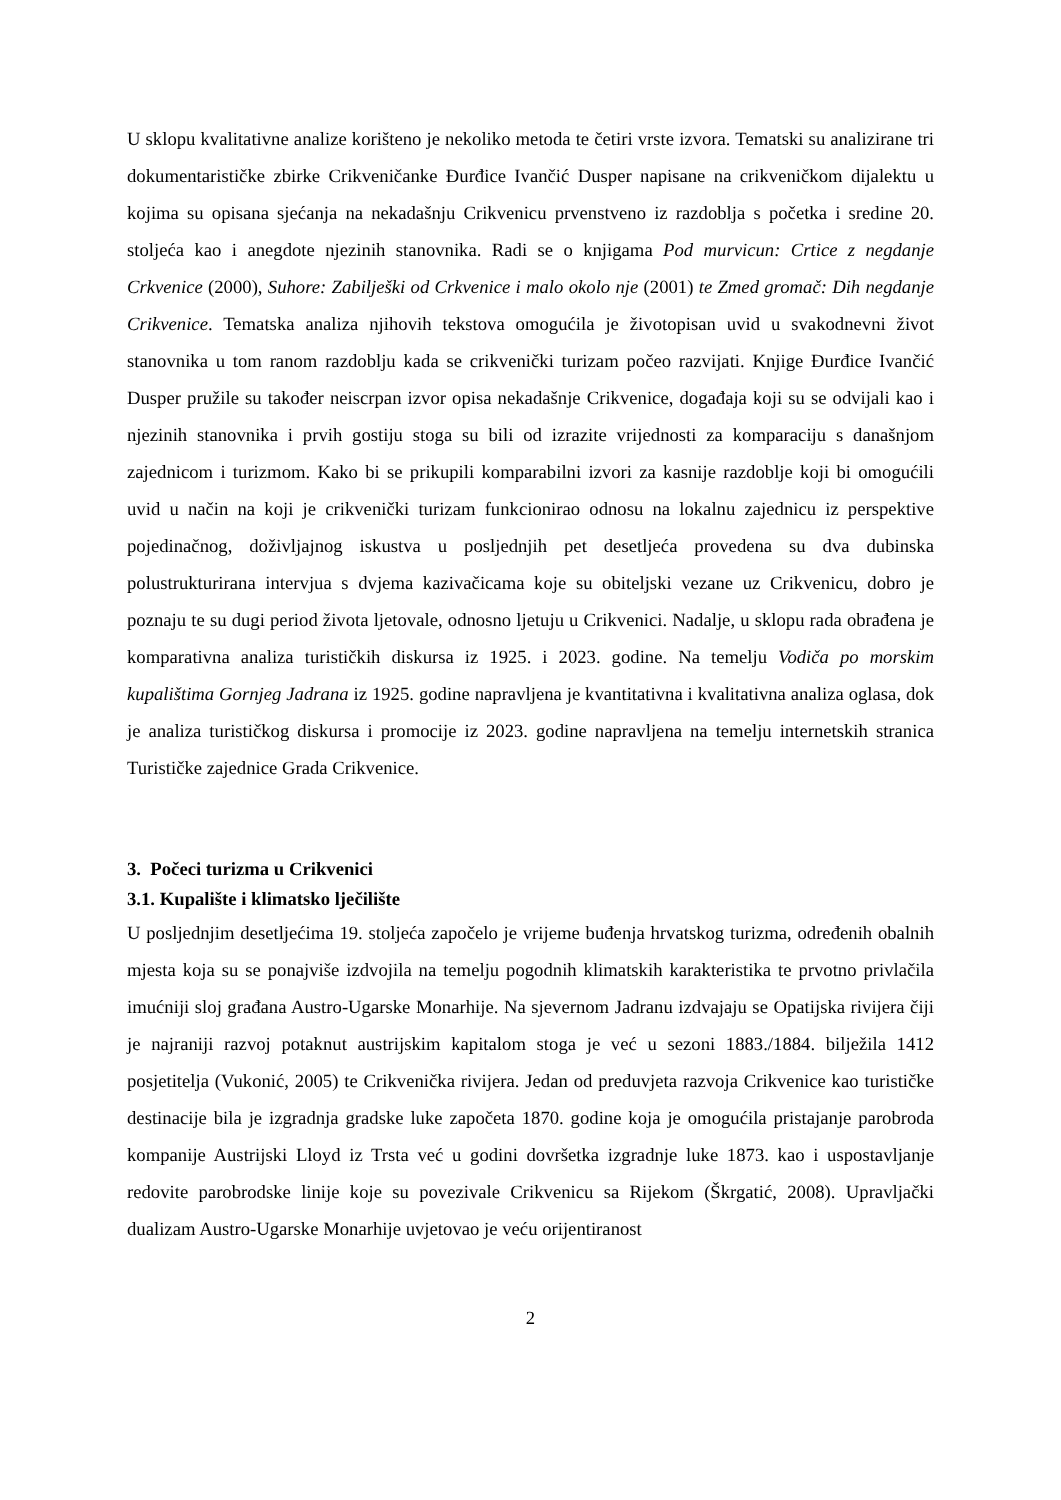U sklopu kvalitativne analize korišteno je nekoliko metoda te četiri vrste izvora. Tematski su analizirane tri dokumentarističke zbirke Crikveničanke Đurđice Ivančić Dusper napisane na crikveničkom dijalektu u kojima su opisana sjećanja na nekadašnju Crikvenicu prvenstveno iz razdoblja s početka i sredine 20. stoljeća kao i anegdote njezinih stanovnika. Radi se o knjigama Pod murvicun: Crtice z negdanje Crkvenice (2000), Suhore: Zabilješki od Crkvenice i malo okolo nje (2001) te Zmed gromač: Dih negdanje Crikvenice. Tematska analiza njihovih tekstova omogućila je životopisan uvid u svakodnevni život stanovnika u tom ranom razdoblju kada se crikvenički turizam počeo razvijati. Knjige Đurđice Ivančić Dusper pružile su također neiscrpan izvor opisa nekadašnje Crikvenice, događaja koji su se odvijali kao i njezinih stanovnika i prvih gostiju stoga su bili od izrazite vrijednosti za komparaciju s današnjom zajednicom i turizmom. Kako bi se prikupili komparabilni izvori za kasnije razdoblje koji bi omogućili uvid u način na koji je crikvenički turizam funkcionirao odnosu na lokalnu zajednicu iz perspektive pojedinačnog, doživljajnog iskustva u posljednjih pet desetljeća provedena su dva dubinska polustrukturirana intervjua s dvjema kazivačicama koje su obiteljski vezane uz Crikvenicu, dobro je poznaju te su dugi period života ljetovale, odnosno ljetuju u Crikvenici. Nadalje, u sklopu rada obrađena je komparativna analiza turističkih diskursa iz 1925. i 2023. godine. Na temelju Vodiča po morskim kupalištima Gornjeg Jadrana iz 1925. godine napravljena je kvantitativna i kvalitativna analiza oglasa, dok je analiza turističkog diskursa i promocije iz 2023. godine napravljena na temelju internetskih stranica Turističke zajednice Grada Crikvenice.
3. Počeci turizma u Crikvenici
3.1. Kupalište i klimatsko lječilište
U posljednjim desetljećima 19. stoljeća započelo je vrijeme buđenja hrvatskog turizma, određenih obalnih mjesta koja su se ponajviše izdvojila na temelju pogodnih klimatskih karakteristika te prvotno privlačila imućniji sloj građana Austro-Ugarske Monarhije. Na sjevernom Jadranu izdvajaju se Opatijska rivijera čiji je najraniji razvoj potaknut austrijskim kapitalom stoga je već u sezoni 1883./1884. bilježila 1412 posjetitelja (Vukonić, 2005) te Crikvenička rivijera. Jedan od preduvjeta razvoja Crikvenice kao turističke destinacije bila je izgradnja gradske luke započeta 1870. godine koja je omogućila pristajanje parobroda kompanije Austrijski Lloyd iz Trsta već u godini dovršetka izgradnje luke 1873. kao i uspostavljanje redovite parobrodske linije koje su povezivale Crikvenicu sa Rijekom (Škrgatić, 2008). Upravljački dualizam Austro-Ugarske Monarhije uvjetovao je veću orijentiranost
2